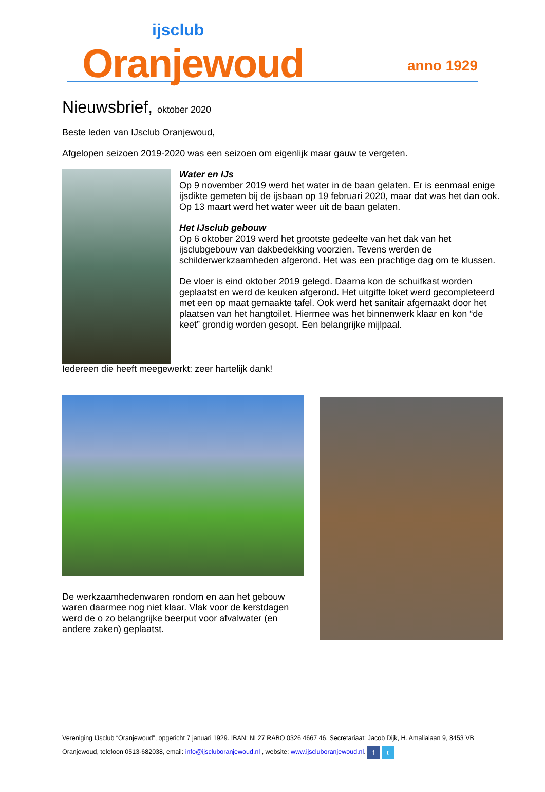ijsclub
Oranjewoud anno 1929
Nieuwsbrief, oktober 2020
Beste leden van IJsclub Oranjewoud,
Afgelopen seizoen 2019-2020 was een seizoen om eigenlijk maar gauw te vergeten.
Water en IJs
Op 9 november 2019 werd het water in de baan gelaten. Er is eenmaal enige ijsdikte gemeten bij de ijsbaan op 19 februari 2020, maar dat was het dan ook. Op 13 maart werd het water weer uit de baan gelaten.
Het IJsclub gebouw
Op 6 oktober 2019 werd het grootste gedeelte van het dak van het ijsclubgebouw van dakbedekking voorzien. Tevens werden de schilderwerkzaamheden afgerond. Het was een prachtige dag om te klussen.
De vloer is eind oktober 2019 gelegd. Daarna kon de schuifkast worden geplaatst en werd de keuken afgerond. Het uitgifte loket werd gecompleteerd met een op maat gemaakte tafel. Ook werd het sanitair afgemaakt door het plaatsen van het hangtoilet. Hiermee was het binnenwerk klaar en kon “de keet” grondig worden gesopt. Een belangrijke mijlpaal.
Iedereen die heeft meegewerkt: zeer hartelijk dank!
De werkzaamhedenwaren rondom en aan het gebouw waren daarmee nog niet klaar. Vlak voor de kerstdagen werd de o zo belangrijke beerput voor afvalwater (en andere zaken) geplaatst.
Vereniging IJsclub “Oranjewoud”, opgericht 7 januari 1929. IBAN: NL27 RABO 0326 4667 46. Secretariaat: Jacob Dijk, H. Amalialaan 9, 8453 VB Oranjewoud, telefoon 0513-682038, email: info@ijscluboranjewoud.nl , website: www.ijscluboranjewoud.nl. f t